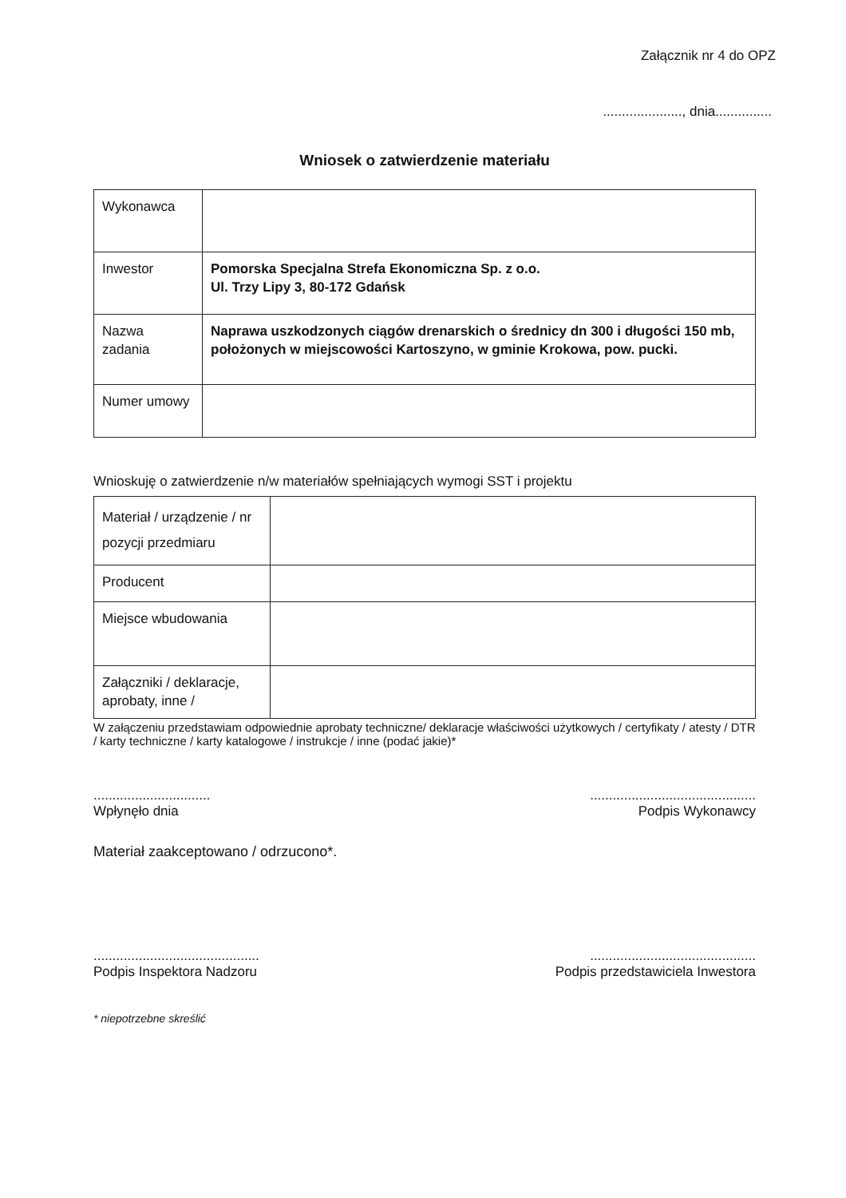Załącznik nr 4 do OPZ
....................., dnia...............
Wniosek o zatwierdzenie materiału
| Wykonawca | |
| Inwestor | Pomorska Specjalna Strefa Ekonomiczna Sp. z o.o. Ul. Trzy Lipy 3, 80-172 Gdańsk |
| Nazwa zadania | Naprawa uszkodzonych ciągów drenarskich o średnicy dn 300 i długości 150 mb, położonych w miejscowości Kartoszyno, w gminie Krokowa, pow. pucki. |
| Numer umowy | |
Wnioskuję o zatwierdzenie n/w materiałów spełniających wymogi SST i projektu
| Materiał / urządzenie / nr pozycji przedmiaru | |
| Producent | |
| Miejsce wbudowania | |
| Załączniki / deklaracje, aprobaty, inne / | |
W załączeniu przedstawiam odpowiednie aprobaty techniczne/ deklaracje właściwości użytkowych / certyfikaty / atesty / DTR / karty techniczne / karty katalogowe / instrukcje / inne (podać jakie)*
...............................
Wpłynęło dnia
............................................
Podpis Wykonawcy
Materiał zaakceptowano / odrzucono*.
............................................
Podpis Inspektora Nadzoru
............................................
Podpis przedstawiciela Inwestora
* niepotrzebne skreślić